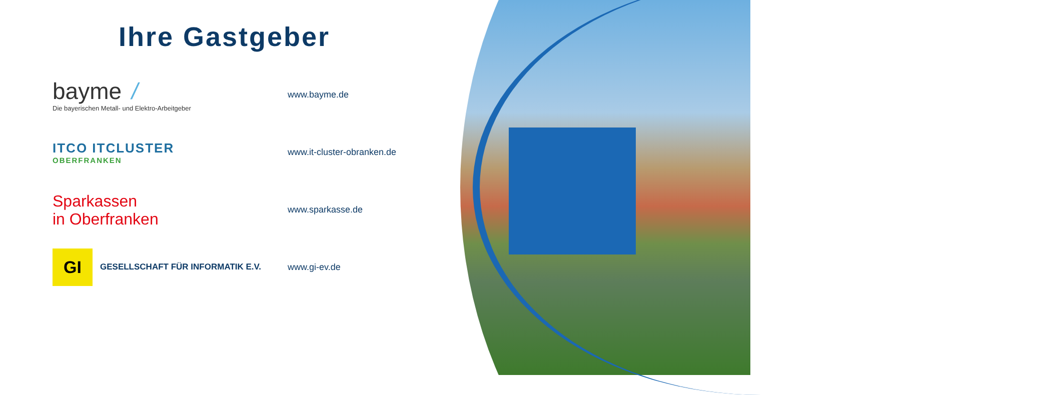Ihre Gastgeber
bayme /
Die bayerischen Metall- und Elektro-Arbeitgeber
www.bayme.de
ITCO ITCLUSTER
OBERFRANKEN
www.it-cluster-obranken.de
Sparkassen
in Oberfranken
www.sparkasse.de
GI GESELLSCHAFT FÜR INFORMATIK E.V. www.gi-ev.de